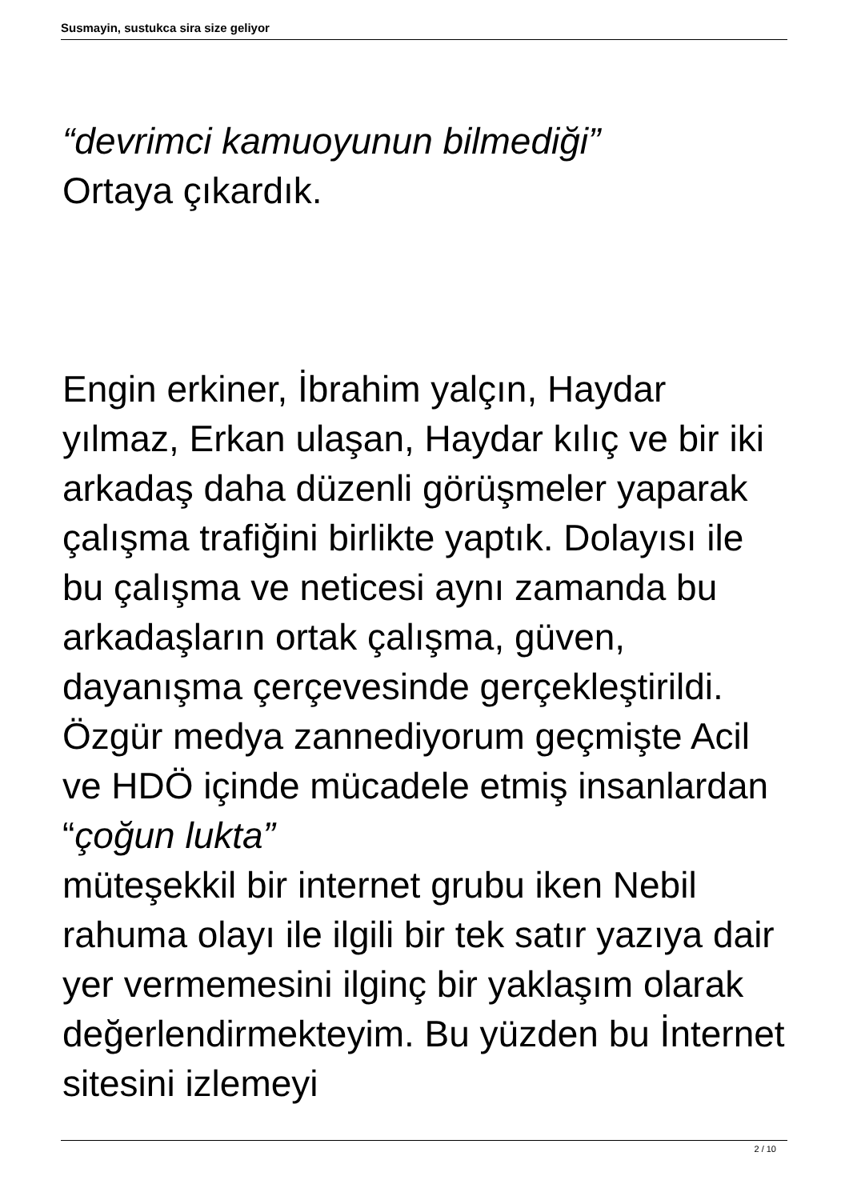Susmayin, sustukca sira size geliyor
“devrimci kamuoyunun bilmediği”
Ortaya çıkardık.
Engin erkiner, İbrahim yalçın, Haydar yılmaz, Erkan ulaşan, Haydar kılıç ve bir iki arkadaş daha düzenli görüşmeler yaparak çalışma trafiğini birlikte yaptık. Dolayısı ile bu çalışma ve neticesi aynı zamanda bu arkadaşların ortak çalışma, güven, dayanışma çerçevesinde gerçekleştirildi. Özgür medya zannediyorum geçmişte Acil ve HDÖ içinde mücadele etmiş insanlardan “çoğun lukta”
müteşekkil bir internet grubu iken Nebil rahuma olayı ile ilgili bir tek satır yazıya dair yer vermemesini ilginç bir yaklaşım olarak değerlendirmekteyim. Bu yüzden bu İnternet sitesini izlemeyi
2 / 10